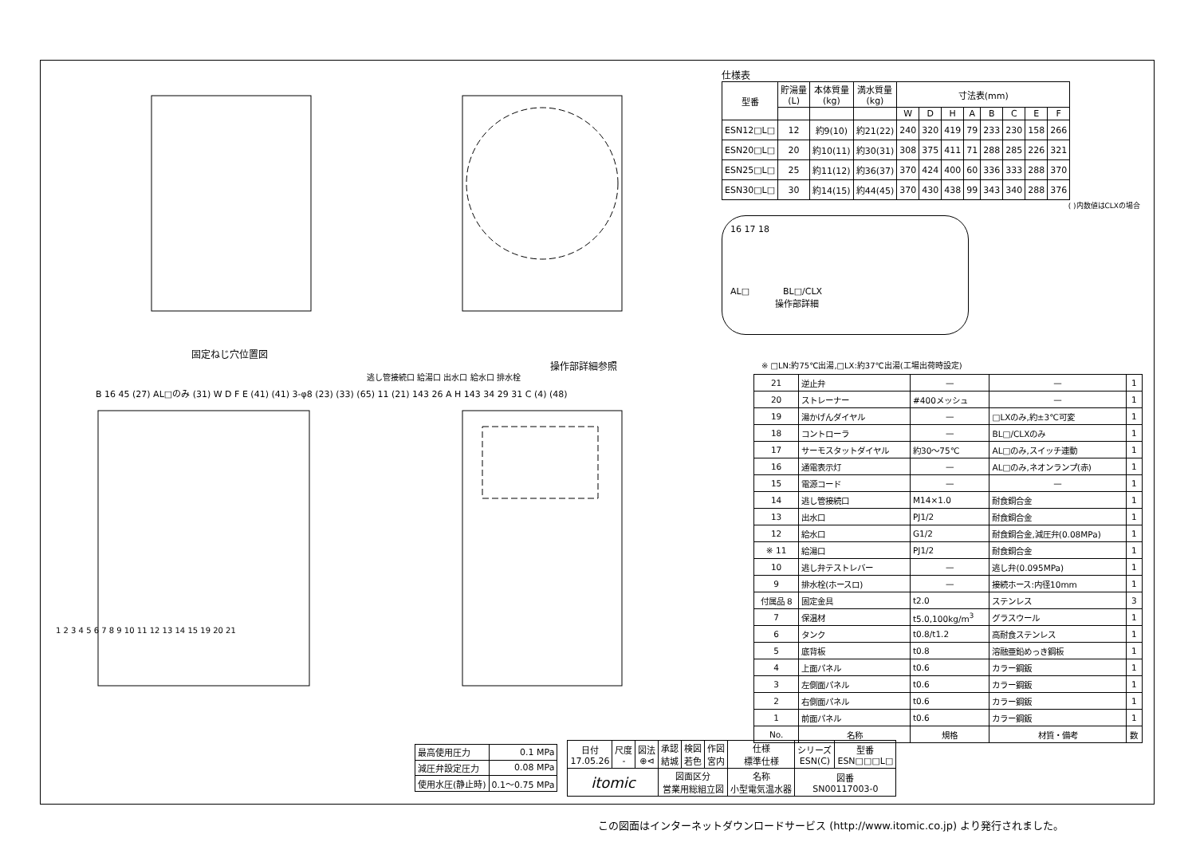固定ねじ穴位置図
B 16 45 (27) AL□のみ (31) W D F E (41) (41) 3-φ8 (23) (33) (65) 11 (21) 143 26 A H 143 34 29 31 C (4) (48)
操作部詳細参照
逃し管接続口 給湯口 出水口 給水口 排水栓
1 2 3 4 5 6 7 8 9 10 11 12 13 14 15 19 20 21
仕様表
| 型番 | 貯湯量 (L) | 本体質量 (kg) | 満水質量 (kg) | 寸法表(mm) | | | | | | | |
| --- | --- | --- | --- | --- | --- | --- | --- | --- | --- | --- | --- |
| | | | | W | D | H | A | B | C | E | F |
| ESN12□L□ | 12 | 約9(10) | 約21(22) | 240 | 320 | 419 | 79 | 233 | 230 | 158 | 266 |
| ESN20□L□ | 20 | 約10(11) | 約30(31) | 308 | 375 | 411 | 71 | 288 | 285 | 226 | 321 |
| ESN25□L□ | 25 | 約11(12) | 約36(37) | 370 | 424 | 400 | 60 | 336 | 333 | 288 | 370 |
| ESN30□L□ | 30 | 約14(15) | 約44(45) | 370 | 430 | 438 | 99 | 343 | 340 | 288 | 376 |
( )内数値はCLXの場合
16 17 18
AL□ BL□/CLX
操作部詳細
※ □LN:約75℃出湯,□LX:約37℃出湯(工場出荷時設定)
| 21 | 逆止弁 | — | — | 1 |
| 20 | ストレーナー | #400メッシュ | — | 1 |
| 19 | 湯かげんダイヤル | — | □LXのみ,約±3℃可変 | 1 |
| 18 | コントローラ | — | BL□/CLXのみ | 1 |
| 17 | サーモスタットダイヤル | 約30～75℃ | AL□のみ,スイッチ連動 | 1 |
| 16 | 通電表示灯 | — | AL□のみ,ネオンランプ(赤) | 1 |
| 15 | 電源コード | — | — | 1 |
| 14 | 逃し管接続口 | M14×1.0 | 耐食銅合金 | 1 |
| 13 | 出水口 | PJ1/2 | 耐食銅合金 | 1 |
| 12 | 給水口 | G1/2 | 耐食銅合金,減圧弁(0.08MPa) | 1 |
| ※ 11 | 給湯口 | PJ1/2 | 耐食銅合金 | 1 |
| 10 | 逃し弁テストレバー | — | 逃し弁(0.095MPa) | 1 |
| 9 | 排水栓(ホースロ) | — | 接続ホース:内径10mm | 1 |
| 付属品 8 | 固定金具 | t2.0 | ステンレス | 3 |
| 7 | 保温材 | t5.0,100kg/m<sup>3</sup> | グラスウール | 1 |
| 6 | タンク | t0.8/t1.2 | 高耐食ステンレス | 1 |
| 5 | 底背板 | t0.8 | 溶融亜鉛めっき鋼板 | 1 |
| 4 | 上面パネル | t0.6 | カラー鋼鈑 | 1 |
| 3 | 左側面パネル | t0.6 | カラー鋼鈑 | 1 |
| 2 | 右側面パネル | t0.6 | カラー鋼鈑 | 1 |
| 1 | 前面パネル | t0.6 | カラー鋼鈑 | 1 |
| No. | 名称 | 規格 | 材質・備考 | 数 |
| 最高使用圧力 | 0.1 MPa |
| 減圧弁設定圧力 | 0.08 MPa |
| 使用水圧(静止時) | 0.1～0.75 MPa |
| 日付 17.05.26 | 尺度 - | 図法 ⊕⊲ | 承認 結城 | 検図 若色 | 作図 宮内 | 仕様 標準仕様 | シリーズ ESN(C) | 型番 ESN□□□L□ |
| itomic | | | 図面区分 営業用総組立図 | | | 名称 小型電気温水器 | 図番 SN00117003-0 | |
この図面はインターネットダウンロードサービス (http://www.itomic.co.jp) より発行されました。